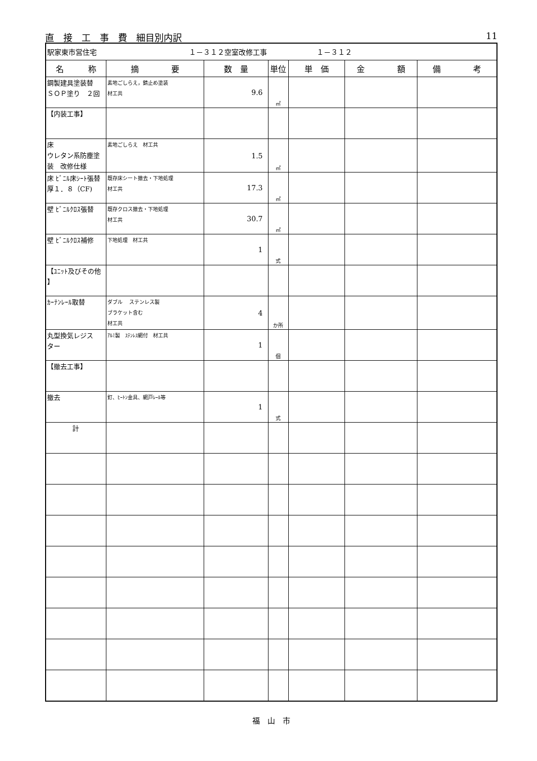直　接　工　事　費　細目別内訳 11
| 駅家東市営住宅 １－３１２空室改修工事 １－３１２ | | | | | | |
| 名 称 | 摘 要 | 数 量 | 単位 | 単 価 | 金 額 | 備 考 |
| 鋼製建具塗装替 ＳＯＰ塗り ２回 | 素地ごしらえ，錆止め塗装 材工共 | 9.6 | ㎡ | | | |
| 【内装工事】 | | | | | | |
| 床 ウレタン系防塵塗 装 改修仕様 | 素地ごしらえ 材工共 | 1.5 | ㎡ | | | |
| 床 ﾋﾞﾆﾙ床ｼｰﾄ張替 厚１．８（CF) | 既存床シート撤去・下地処理 材工共 | 17.3 | ㎡ | | | |
| 壁 ﾋﾞﾆﾙｸﾛｽ張替 | 既存クロス撤去・下地処理 材工共 | 30.7 | ㎡ | | | |
| 壁 ﾋﾞﾆﾙｸﾛｽ補修 | 下地処理 材工共 | 1 | 式 | | | |
| 【ﾕﾆｯﾄ及びその他 】 | | | | | | |
| ｶｰﾃﾝﾚｰﾙ取替 | ダブル ステンレス製 ブラケット含む 材工共 | 4 | か所 | | | |
| 丸型換気レジス ター | ｱﾙﾐ製 ｽﾃﾝﾚｽ網付 材工共 | 1 | 個 | | | |
| 【撤去工事】 | | | | | | |
| 撤去 | 釘、ﾋｰﾄﾝ金具、網戸ﾚｰﾙ等 | 1 | 式 | | | |
| 計 | | | | | | |
福　山　市